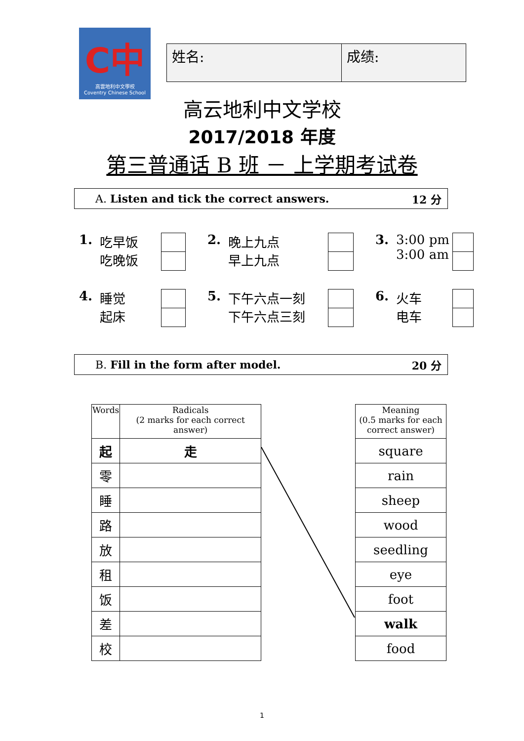C中
高雲地利中文學校
Coventry Chinese School
姓名: 成绩:
高云地利中文学校
2017/2018 年度
第三普通话 B 班 － 上学期考试卷
A. Listen and tick the correct answers. 12 分
1. 吃早饭
吃晚饭
2. 晚上九点
早上九点
3. 3:00 pm
3:00 am
4. 睡觉
起床
5. 下午六点一刻
下午六点三刻
6. 火车
电车
B. Fill in the form after model. 20 分
| Words | Radicals (2 marks for each correct answer) |
| --- | --- |
| 起 | 走 |
| 零 | |
| 睡 | |
| 路 | |
| 放 | |
| 租 | |
| 饭 | |
| 差 | |
| 校 | |
| Meaning (0.5 marks for each correct answer) |
| --- |
| square |
| rain |
| sheep |
| wood |
| seedling |
| eye |
| foot |
| walk |
| food |
1